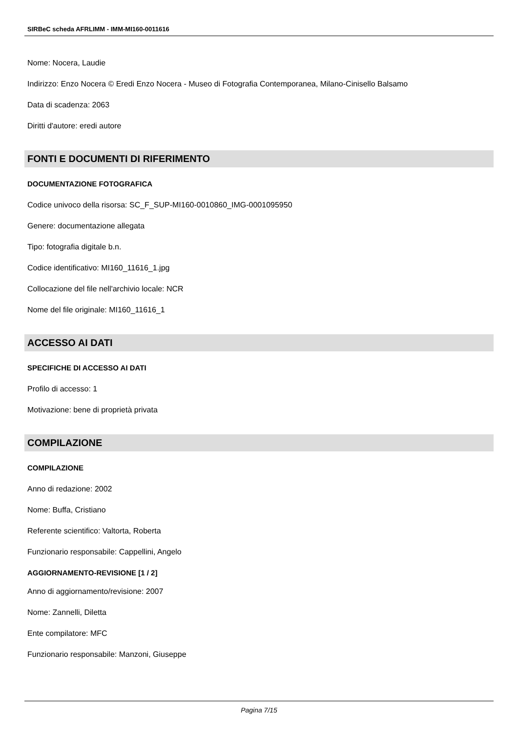SIRBeC scheda AFRLIMM - IMM-MI160-0011616
Nome: Nocera, Laudie
Indirizzo: Enzo Nocera © Eredi Enzo Nocera - Museo di Fotografia Contemporanea, Milano-Cinisello Balsamo
Data di scadenza: 2063
Diritti d'autore: eredi autore
FONTI E DOCUMENTI DI RIFERIMENTO
DOCUMENTAZIONE FOTOGRAFICA
Codice univoco della risorsa: SC_F_SUP-MI160-0010860_IMG-0001095950
Genere: documentazione allegata
Tipo: fotografia digitale b.n.
Codice identificativo: MI160_11616_1.jpg
Collocazione del file nell'archivio locale: NCR
Nome del file originale: MI160_11616_1
ACCESSO AI DATI
SPECIFICHE DI ACCESSO AI DATI
Profilo di accesso: 1
Motivazione: bene di proprietà privata
COMPILAZIONE
COMPILAZIONE
Anno di redazione: 2002
Nome: Buffa, Cristiano
Referente scientifico: Valtorta, Roberta
Funzionario responsabile: Cappellini, Angelo
AGGIORNAMENTO-REVISIONE [1 / 2]
Anno di aggiornamento/revisione: 2007
Nome: Zannelli, Diletta
Ente compilatore: MFC
Funzionario responsabile: Manzoni, Giuseppe
Pagina 7/15